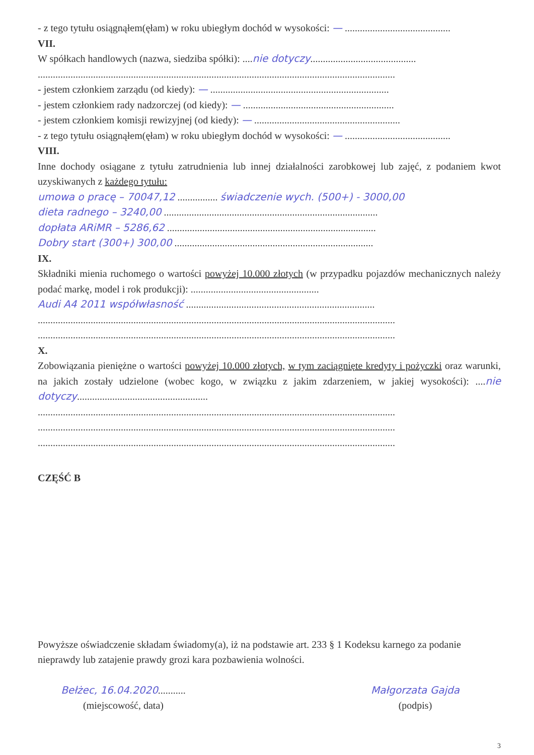- z tego tytułu osiągnąłem(ęłam) w roku ubiegłym dochód w wysokości: — ..........................................
VII.
W spółkach handlowych (nazwa, siedziba spółki): ....nie dotyczy..........................................
..............................................................................................................................................
- jestem członkiem zarządu (od kiedy): — .......................................................................
- jestem członkiem rady nadzorczej (od kiedy): — ............................................................
- jestem członkiem komisji rewizyjnej (od kiedy): — ..........................................................
- z tego tytułu osiągnąłem(ęłam) w roku ubiegłym dochód w wysokości: — ..........................................
VIII.
Inne dochody osiągane z tytułu zatrudnienia lub innej działalności zarobkowej lub zajęć, z podaniem kwot uzyskiwanych z każdego tytułu:
umowa o pracę – 70047,12 ................ świadczenie wych. (500+) - 3000,00
dieta radnego – 3240,00 .....................................................................................
dopłata ARiMR – 5286,62 ...................................................................................
Dobry start (300+) 300,00 ...............................................................................
IX.
Składniki mienia ruchomego o wartości powyżej 10.000 złotych (w przypadku pojazdów mechanicznych należy podać markę, model i rok produkcji): ...................................................
Audi A4 2011 współwłasność ...........................................................................
..............................................................................................................................................
..............................................................................................................................................
X.
Zobowiązania pieniężne o wartości powyżej 10.000 złotych, w tym zaciągnięte kredyty i pożyczki oraz warunki, na jakich zostały udzielone (wobec kogo, w związku z jakim zdarzeniem, w jakiej wysokości): ....nie dotyczy....................................................
..............................................................................................................................................
..............................................................................................................................................
..............................................................................................................................................
CZĘŚĆ B
Powyższe oświadczenie składam świadomy(a), iż na podstawie art. 233 § 1 Kodeksu karnego za podanie nieprawdy lub zatajenie prawdy grozi kara pozbawienia wolności.
Bełżec, 16.04.2020...........
(miejscowość, data)
Małgorzata Gajda
(podpis)
3